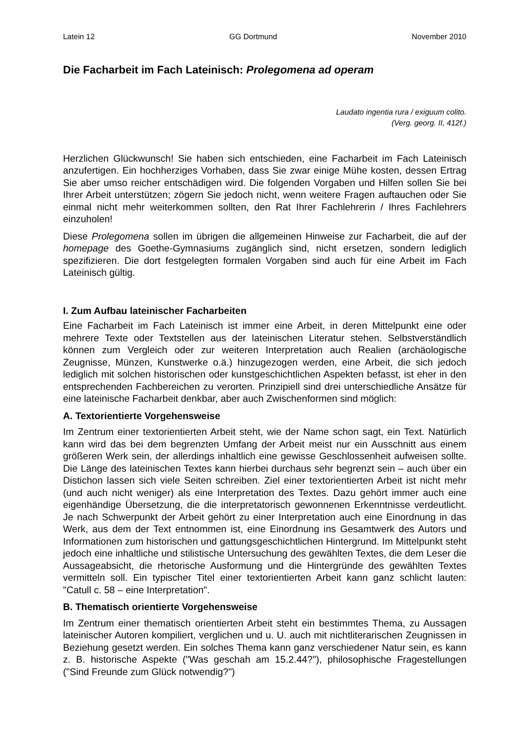Latein 12 GG Dortmund November 2010
Die Facharbeit im Fach Lateinisch: Prolegomena ad operam
Laudato ingentia rura / exiguum colito.
(Verg. georg. II, 412f.)
Herzlichen Glückwunsch! Sie haben sich entschieden, eine Facharbeit im Fach Lateinisch anzufertigen. Ein hochherziges Vorhaben, dass Sie zwar einige Mühe kosten, dessen Ertrag Sie aber umso reicher entschädigen wird. Die folgenden Vorgaben und Hilfen sollen Sie bei Ihrer Arbeit unterstützen; zögern Sie jedoch nicht, wenn weitere Fragen auftauchen oder Sie einmal nicht mehr weiterkommen sollten, den Rat Ihrer Fachlehrerin / Ihres Fachlehrers einzuholen!
Diese Prolegomena sollen im übrigen die allgemeinen Hinweise zur Facharbeit, die auf der homepage des Goethe-Gymnasiums zugänglich sind, nicht ersetzen, sondern lediglich spezifizieren. Die dort festgelegten formalen Vorgaben sind auch für eine Arbeit im Fach Lateinisch gültig.
I. Zum Aufbau lateinischer Facharbeiten
Eine Facharbeit im Fach Lateinisch ist immer eine Arbeit, in deren Mittelpunkt eine oder mehrere Texte oder Textstellen aus der lateinischen Literatur stehen. Selbstverständlich können zum Vergleich oder zur weiteren Interpretation auch Realien (archäologische Zeugnisse, Münzen, Kunstwerke o.ä.) hinzugezogen werden, eine Arbeit, die sich jedoch lediglich mit solchen historischen oder kunstgeschichtlichen Aspekten befasst, ist eher in den entsprechenden Fachbereichen zu verorten. Prinzipiell sind drei unterschiedliche Ansätze für eine lateinische Facharbeit denkbar, aber auch Zwischenformen sind möglich:
A. Textorientierte Vorgehensweise
Im Zentrum einer textorientierten Arbeit steht, wie der Name schon sagt, ein Text. Natürlich kann wird das bei dem begrenzten Umfang der Arbeit meist nur ein Ausschnitt aus einem größeren Werk sein, der allerdings inhaltlich eine gewisse Geschlossenheit aufweisen sollte. Die Länge des lateinischen Textes kann hierbei durchaus sehr begrenzt sein – auch über ein Distichon lassen sich viele Seiten schreiben. Ziel einer textorientierten Arbeit ist nicht mehr (und auch nicht weniger) als eine Interpretation des Textes. Dazu gehört immer auch eine eigenhändige Übersetzung, die die interpretatorisch gewonnenen Erkenntnisse verdeutlicht. Je nach Schwerpunkt der Arbeit gehört zu einer Interpretation auch eine Einordnung in das Werk, aus dem der Text entnommen ist, eine Einordnung ins Gesamtwerk des Autors und Informationen zum historischen und gattungsgeschichtlichen Hintergrund. Im Mittelpunkt steht jedoch eine inhaltliche und stilistische Untersuchung des gewählten Textes, die dem Leser die Aussageabsicht, die rhetorische Ausformung und die Hintergründe des gewählten Textes vermitteln soll. Ein typischer Titel einer textorientierten Arbeit kann ganz schlicht lauten: "Catull c. 58 – eine Interpretation".
B. Thematisch orientierte Vorgehensweise
Im Zentrum einer thematisch orientierten Arbeit steht ein bestimmtes Thema, zu Aussagen lateinischer Autoren kompiliert, verglichen und u. U. auch mit nichtliterarischen Zeugnissen in Beziehung gesetzt werden. Ein solches Thema kann ganz verschiedener Natur sein, es kann z. B. historische Aspekte ("Was geschah am 15.2.44?"), philosophische Fragestellungen ("Sind Freunde zum Glück notwendig?")